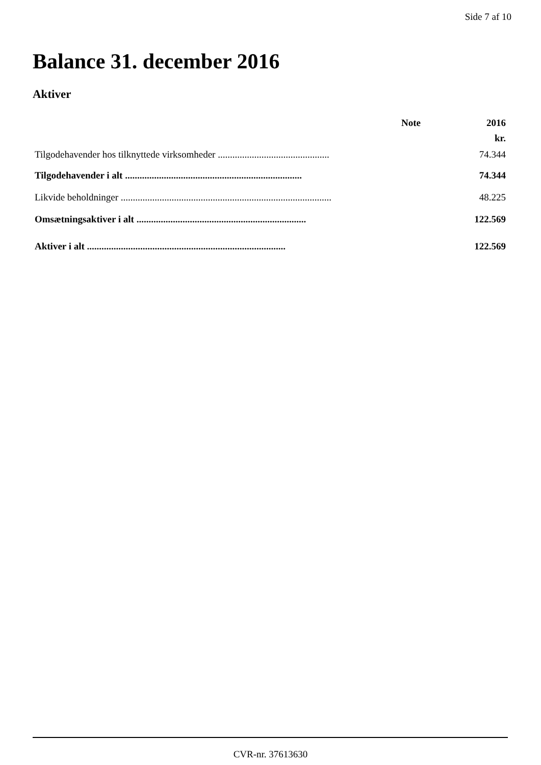Side 7 af 10
Balance 31. december 2016
Aktiver
| | Note | 2016 |
| --- | --- | --- |
| | | kr. |
| Tilgodehavender hos tilknyttede virksomheder .............................................. | | 74.344 |
| Tilgodehavender i alt ......................................................................... | | 74.344 |
| Likvide beholdninger ....................................................................................... | | 48.225 |
| Omsætningsaktiver i alt ...................................................................... | | 122.569 |
| Aktiver i alt .................................................................................. | | 122.569 |
CVR-nr. 37613630